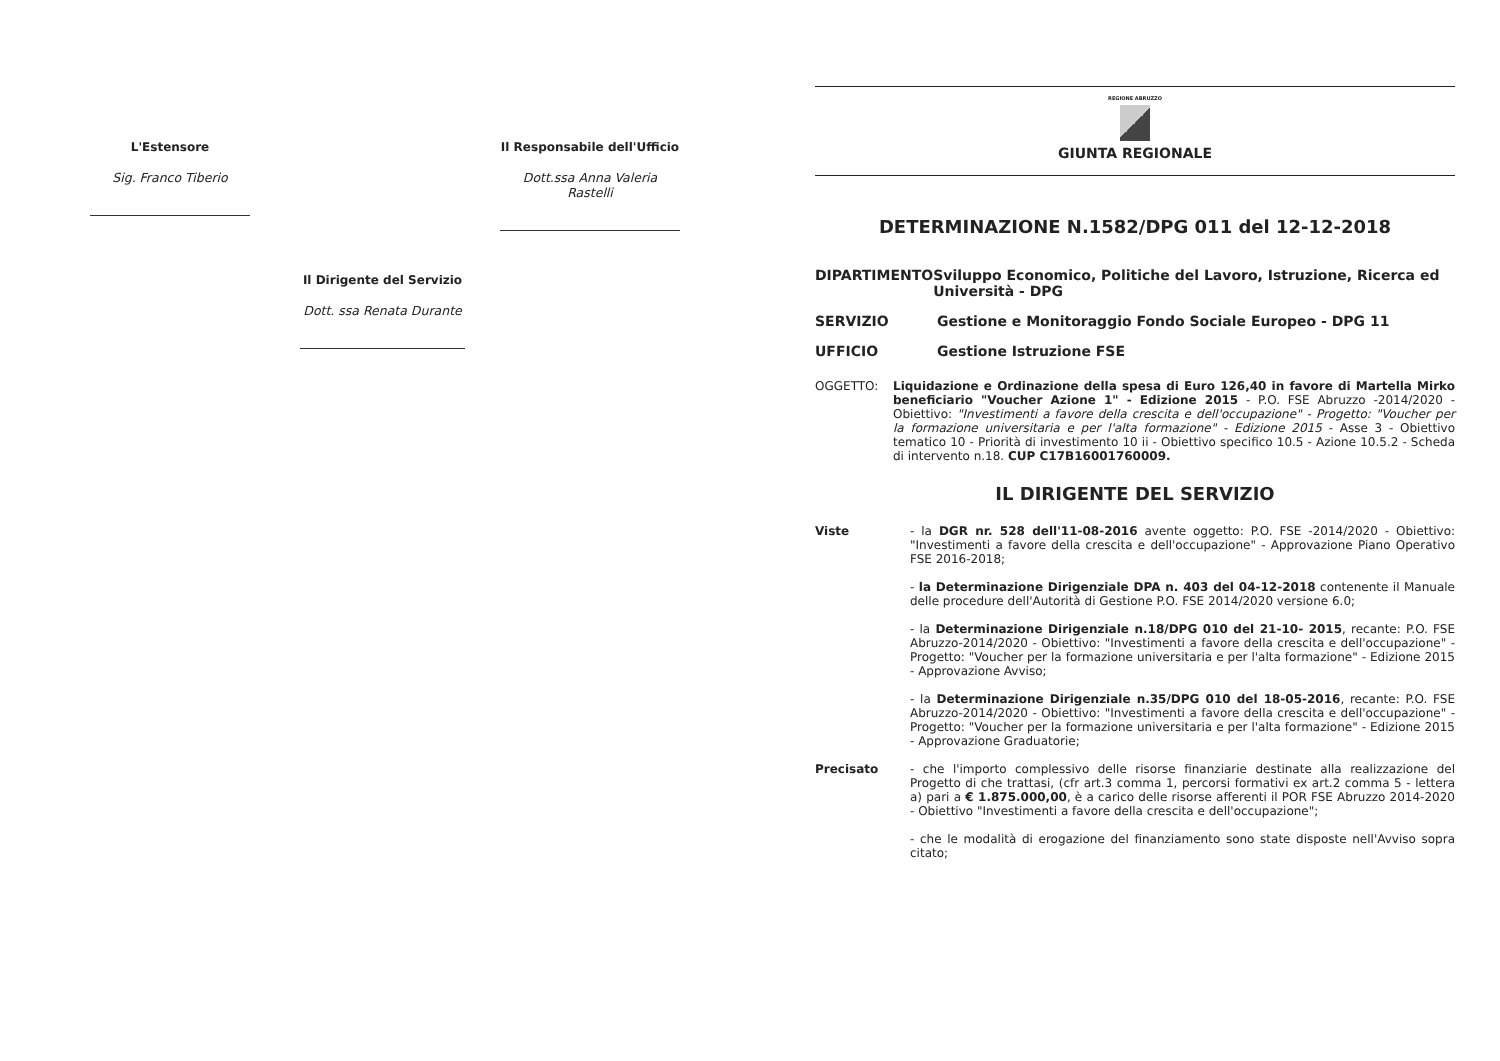L'Estensore
Sig. Franco Tiberio
Il Responsabile dell'Ufficio
Dott.ssa Anna Valeria Rastelli
Il Dirigente del Servizio
Dott. ssa Renata Durante
REGIONE ABRUZZO
GIUNTA REGIONALE
DETERMINAZIONE N.1582/DPG 011 del 12-12-2018
DIPARTIMENTO Sviluppo Economico, Politiche del Lavoro, Istruzione, Ricerca ed Università - DPG
SERVIZIO Gestione e Monitoraggio Fondo Sociale Europeo - DPG 11
UFFICIO Gestione Istruzione FSE
OGGETTO: Liquidazione e Ordinazione della spesa di Euro 126,40 in favore di Martella Mirko beneficiario "Voucher Azione 1" - Edizione 2015 - P.O. FSE Abruzzo -2014/2020 - Obiettivo: "Investimenti a favore della crescita e dell'occupazione" - Progetto: "Voucher per la formazione universitaria e per l'alta formazione" - Edizione 2015 - Asse 3 - Obiettivo tematico 10 - Priorità di investimento 10 ii - Obiettivo specifico 10.5 - Azione 10.5.2 - Scheda di intervento n.18. CUP C17B16001760009.
IL DIRIGENTE DEL SERVIZIO
Viste - la DGR nr. 528 dell'11-08-2016 avente oggetto: P.O. FSE -2014/2020 - Obiettivo: "Investimenti a favore della crescita e dell'occupazione" - Approvazione Piano Operativo FSE 2016-2018;
- la Determinazione Dirigenziale DPA n. 403 del 04-12-2018 contenente il Manuale delle procedure dell'Autorità di Gestione P.O. FSE 2014/2020 versione 6.0;
- la Determinazione Dirigenziale n.18/DPG 010 del 21-10- 2015, recante: P.O. FSE Abruzzo-2014/2020 - Obiettivo: "Investimenti a favore della crescita e dell'occupazione" - Progetto: "Voucher per la formazione universitaria e per l'alta formazione" - Edizione 2015 - Approvazione Avviso;
- la Determinazione Dirigenziale n.35/DPG 010 del 18-05-2016, recante: P.O. FSE Abruzzo-2014/2020 - Obiettivo: "Investimenti a favore della crescita e dell'occupazione" - Progetto: "Voucher per la formazione universitaria e per l'alta formazione" - Edizione 2015 - Approvazione Graduatorie;
Precisato - che l'importo complessivo delle risorse finanziarie destinate alla realizzazione del Progetto di che trattasi, (cfr art.3 comma 1, percorsi formativi ex art.2 comma 5 - lettera a) pari a € 1.875.000,00, è a carico delle risorse afferenti il POR FSE Abruzzo 2014-2020 - Obiettivo "Investimenti a favore della crescita e dell'occupazione";
- che le modalità di erogazione del finanziamento sono state disposte nell'Avviso sopra citato;